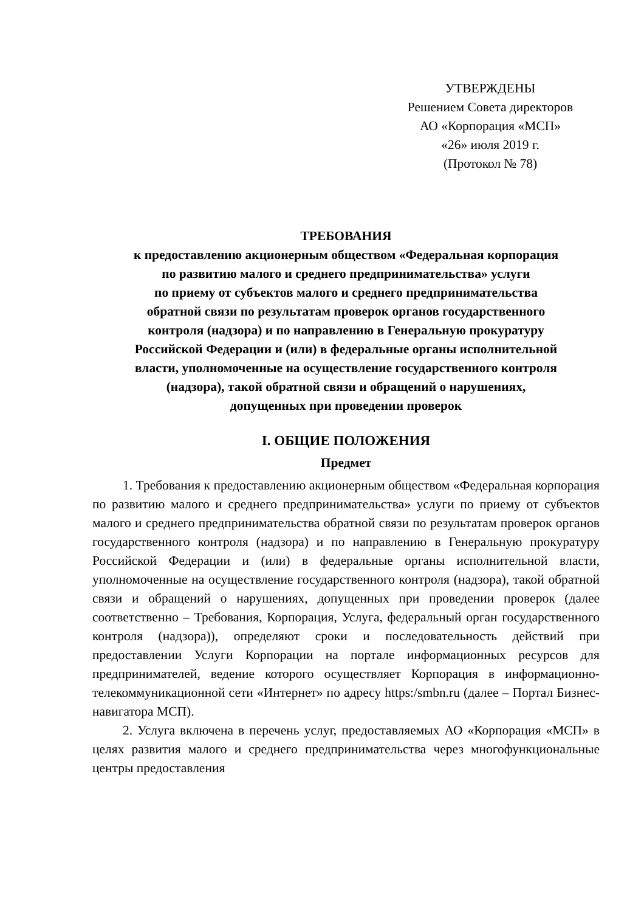УТВЕРЖДЕНЫ
Решением Совета директоров
АО «Корпорация «МСП»
«26» июля 2019 г.
(Протокол № 78)
ТРЕБОВАНИЯ
к предоставлению акционерным обществом «Федеральная корпорация
по развитию малого и среднего предпринимательства» услуги
по приему от субъектов малого и среднего предпринимательства
обратной связи по результатам проверок органов государственного
контроля (надзора) и по направлению в Генеральную прокуратуру
Российской Федерации и (или) в федеральные органы исполнительной
власти, уполномоченные на осуществление государственного контроля
(надзора), такой обратной связи и обращений о нарушениях,
допущенных при проведении проверок
I. ОБЩИЕ ПОЛОЖЕНИЯ
Предмет
1. Требования к предоставлению акционерным обществом «Федеральная корпорация по развитию малого и среднего предпринимательства» услуги по приему от субъектов малого и среднего предпринимательства обратной связи по результатам проверок органов государственного контроля (надзора) и по направлению в Генеральную прокуратуру Российской Федерации и (или) в федеральные органы исполнительной власти, уполномоченные на осуществление государственного контроля (надзора), такой обратной связи и обращений о нарушениях, допущенных при проведении проверок (далее соответственно – Требования, Корпорация, Услуга, федеральный орган государственного контроля (надзора)), определяют сроки и последовательность действий при предоставлении Услуги Корпорации на портале информационных ресурсов для предпринимателей, ведение которого осуществляет Корпорация в информационно-телекоммуникационной сети «Интернет» по адресу https:/smbn.ru (далее – Портал Бизнес-навигатора МСП).
2. Услуга включена в перечень услуг, предоставляемых АО «Корпорация «МСП» в целях развития малого и среднего предпринимательства через многофункциональные центры предоставления